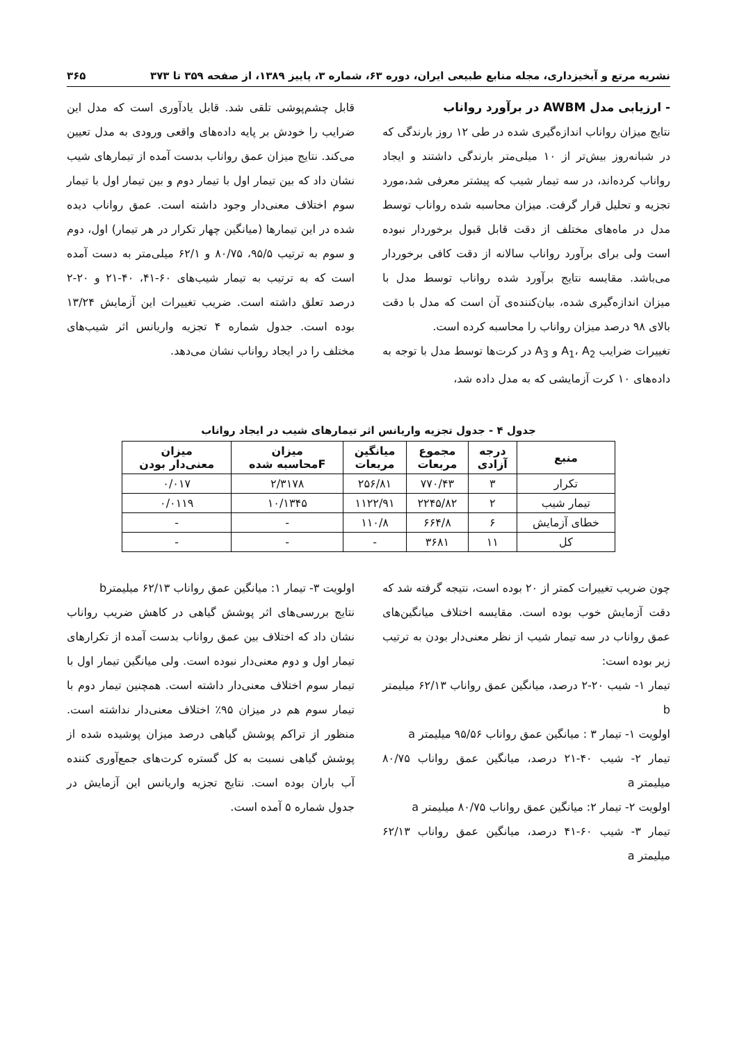نشریه مرتع و آبخیزداری، مجله منابع طبیعی ایران، دوره ۶۳، شماره ۳، پاییز ۱۳۸۹، از صفحه ۳۵۹ تا ۳۷۳ ۳۶۵
- ارزیابی مدل AWBM در برآورد رواناب
نتایج میزان رواناب اندازه‌گیری شده در طی ۱۲ روز بارندگی که در شبانه‌روز بیش‌تر از ۱۰ میلی‌متر بارندگی داشتند و ایجاد رواناب کرده‌اند، در سه تیمار شیب که پیشتر معرفی شد،مورد تجزیه و تحلیل قرار گرفت. میزان محاسبه شده رواناب توسط مدل در ماه‌های مختلف از دقت قابل قبول برخوردار نبوده است ولی برای برآورد رواناب سالانه از دقت کافی برخوردار می‌باشد. مقایسه نتایج برآورد شده رواناب توسط مدل با میزان اندازه‌گیری شده، بیان‌کننده‌ی آن است که مدل با دقت بالای ۹۸ درصد میزان رواناب را محاسبه کرده است.
تغییرات ضرایب A<sub>1</sub>، A<sub>2</sub> و A<sub>3</sub> در کرت‌ها توسط مدل با توجه به داده‌های ۱۰ کرت آزمایشی که به مدل داده شد،
قابل چشم‌پوشی تلقی شد. قابل یادآوری است که مدل این ضرایب را خودش بر پایه داده‌های واقعی ورودی به مدل تعیین می‌کند. نتایج میزان عمق رواناب بدست آمده از تیمارهای شیب نشان داد که بین تیمار اول با تیمار دوم و بین تیمار اول با تیمار سوم اختلاف معنی‌دار وجود داشته است. عمق رواناب دیده شده در این تیمارها (میانگین چهار تکرار در هر تیمار) اول، دوم و سوم به ترتیب ۹۵/۵، ۸۰/۷۵ و ۶۲/۱ میلی‌متر به دست آمده است که به ترتیب به تیمار شیب‌های ۶۰-۴۱، ۴۰-۲۱ و ۲۰-۲ درصد تعلق داشته است. ضریب تغییرات این آزمایش ۱۳/۲۴ بوده است. جدول شماره ۴ تجزیه واریانس اثر شیب‌های مختلف را در ایجاد رواناب نشان می‌دهد.
جدول ۴ - جدول تجزیه واریانس اثر تیمارهای شیب در ایجاد رواناب
| منبع | درجه آزادی | مجموع مربعات | میانگین مربعات | میزان Fمحاسبه شده | میزان معنی‌دار بودن |
| --- | --- | --- | --- | --- | --- |
| تکرار | ۳ | ۷۷۰/۴۳ | ۲۵۶/۸۱ | ۲/۳۱۷۸ | ۰/۰۱۷ |
| تیمار شیب | ۲ | ۲۲۴۵/۸۲ | ۱۱۲۲/۹۱ | ۱۰/۱۳۴۵ | ۰/۰۱۱۹ |
| خطای آزمایش | ۶ | ۶۶۴/۸ | ۱۱۰/۸ | - | - |
| کل | ۱۱ | ۳۶۸۱ | - | - | - |
چون ضریب تغییرات کمتر از ۲۰ بوده است، نتیجه گرفته شد که دقت آزمایش خوب بوده است. مقایسه اختلاف میانگین‌های عمق رواناب در سه تیمار شیب از نظر معنی‌دار بودن به ترتیب زیر بوده است:
تیمار ۱- شیب ۲۰-۲ درصد، میانگین عمق رواناب ۶۲/۱۳ میلیمتر b
اولویت ۱- تیمار ۳ : میانگین عمق رواناب ۹۵/۵۶ میلیمتر a
تیمار ۲- شیب ۴۰-۲۱ درصد، میانگین عمق رواناب ۸۰/۷۵ میلیمتر a
اولویت ۲- تیمار ۲: میانگین عمق رواناب ۸۰/۷۵ میلیمتر a
تیمار ۳- شیب ۶۰-۴۱ درصد، میانگین عمق رواناب ۶۲/۱۳ میلیمتر a
اولویت ۳- تیمار ۱: میانگین عمق رواناب ۶۲/۱۳ میلیمترb
نتایج بررسی‌های اثر پوشش گیاهی در کاهش ضریب رواناب نشان داد که اختلاف بین عمق رواناب بدست آمده از تکرارهای تیمار اول و دوم معنی‌دار نبوده است. ولی میانگین تیمار اول با تیمار سوم اختلاف معنی‌دار داشته است. همچنین تیمار دوم با تیمار سوم هم در میزان ۹۵٪ اختلاف معنی‌دار نداشته است. منظور از تراکم پوشش گیاهی درصد میزان پوشیده شده از پوشش گیاهی نسبت به کل گستره کرت‌های جمع‌آوری کننده آب باران بوده است. نتایج تجزیه واریانس این آزمایش در جدول شماره ۵ آمده است.